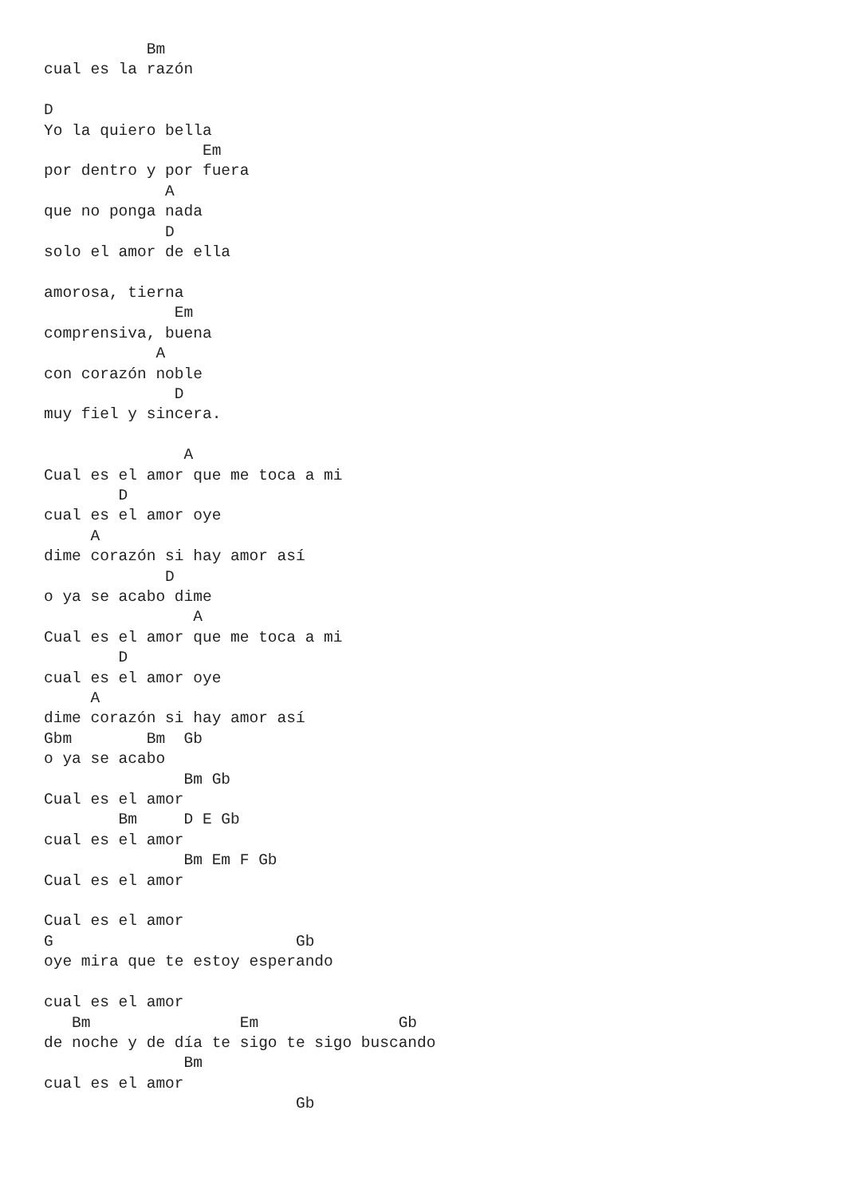Bm
cual es la razón

D
Yo la quiero bella
                 Em
por dentro y por fuera
             A
que no ponga nada
             D
solo el amor de ella

amorosa, tierna
              Em
comprensiva, buena
            A
con corazón noble
              D
muy fiel y sincera.

               A
Cual es el amor que me toca a mi
        D
cual es el amor oye
     A
dime corazón si hay amor así
             D
o ya se acabo dime
                A
Cual es el amor que me toca a mi
        D
cual es el amor oye
     A
dime corazón si hay amor así
Gbm        Bm  Gb
o ya se acabo
               Bm Gb
Cual es el amor
        Bm     D E Gb
cual es el amor
               Bm Em F Gb
Cual es el amor

Cual es el amor
G                          Gb
oye mira que te estoy esperando

cual es el amor
   Bm                Em               Gb
de noche y de día te sigo te sigo buscando
               Bm
cual es el amor
                           Gb